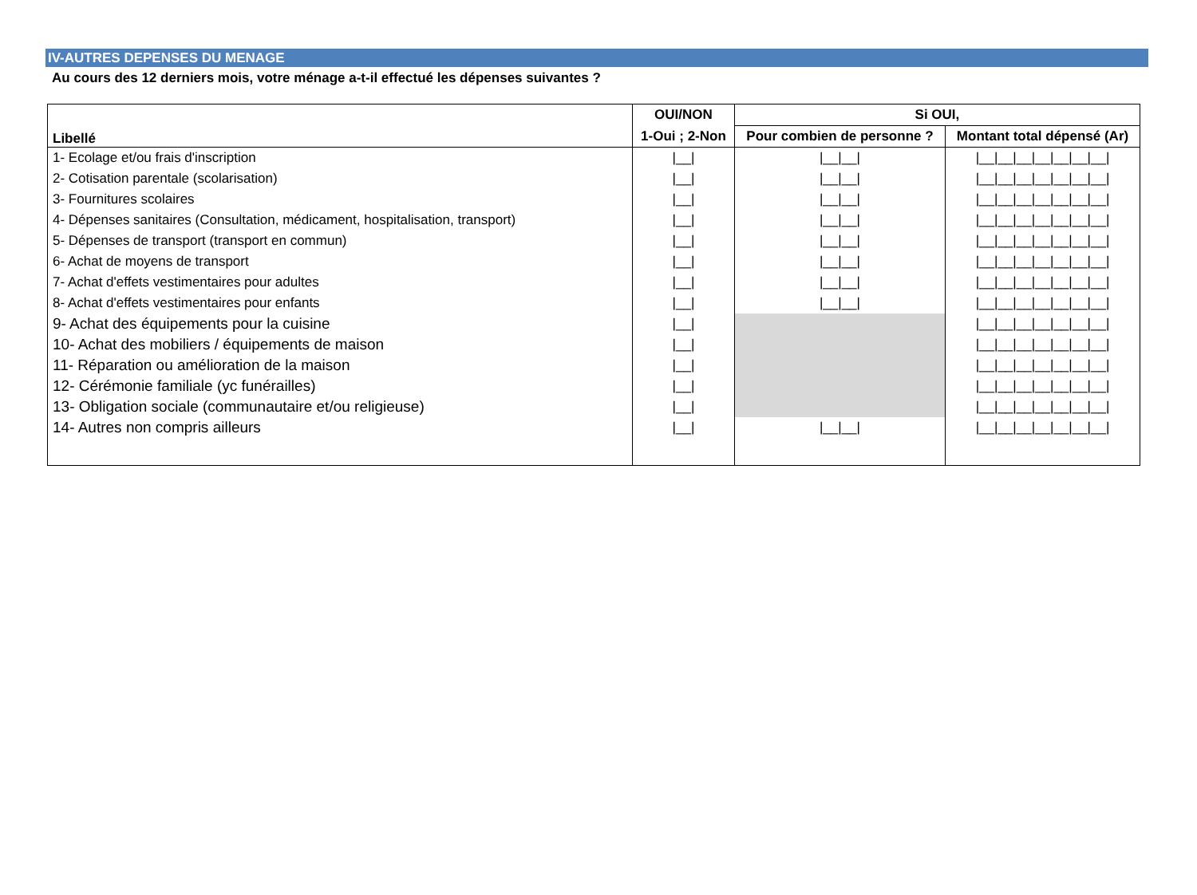IV-AUTRES DEPENSES DU MENAGE
Au cours des 12 derniers mois, votre ménage a-t-il effectué les dépenses suivantes ?
| Libellé | OUI/NON | Si OUI, | |
| --- | --- | --- | --- |
| | 1-Oui ; 2-Non | Pour combien de personne ? | Montant total dépensé (Ar) |
| 1- Ecolage et/ou frais d'inscription | /__/ | /__/__/ | /__/__/__/__/__/__/__/ |
| 2- Cotisation parentale (scolarisation) | /__/ | /__/__/ | /__/__/__/__/__/__/__/ |
| 3- Fournitures scolaires | /__/ | /__/__/ | /__/__/__/__/__/__/__/ |
| 4- Dépenses sanitaires (Consultation, médicament, hospitalisation, transport) | /__/ | /__/__/ | /__/__/__/__/__/__/__/ |
| 5- Dépenses de transport (transport en commun) | /__/ | /__/__/ | /__/__/__/__/__/__/__/ |
| 6- Achat de moyens de transport | /__/ | /__/__/ | /__/__/__/__/__/__/__/ |
| 7- Achat d'effets vestimentaires pour adultes | /__/ | /__/__/ | /__/__/__/__/__/__/__/ |
| 8- Achat d'effets vestimentaires pour enfants | /__/ | /__/__/ | /__/__/__/__/__/__/__/ |
| 9- Achat des équipements pour la cuisine | /__/ | | /__/__/__/__/__/__/__/ |
| 10- Achat des mobiliers / équipements de maison | /__/ | | /__/__/__/__/__/__/__/ |
| 11- Réparation ou amélioration de la maison | /__/ | | /__/__/__/__/__/__/__/ |
| 12- Cérémonie familiale (yc funérailles) | /__/ | | /__/__/__/__/__/__/__/ |
| 13- Obligation sociale (communautaire et/ou religieuse) | /__/ | | /__/__/__/__/__/__/__/ |
| 14- Autres non compris ailleurs | /__/ | /__/__/ | /__/__/__/__/__/__/__/ |